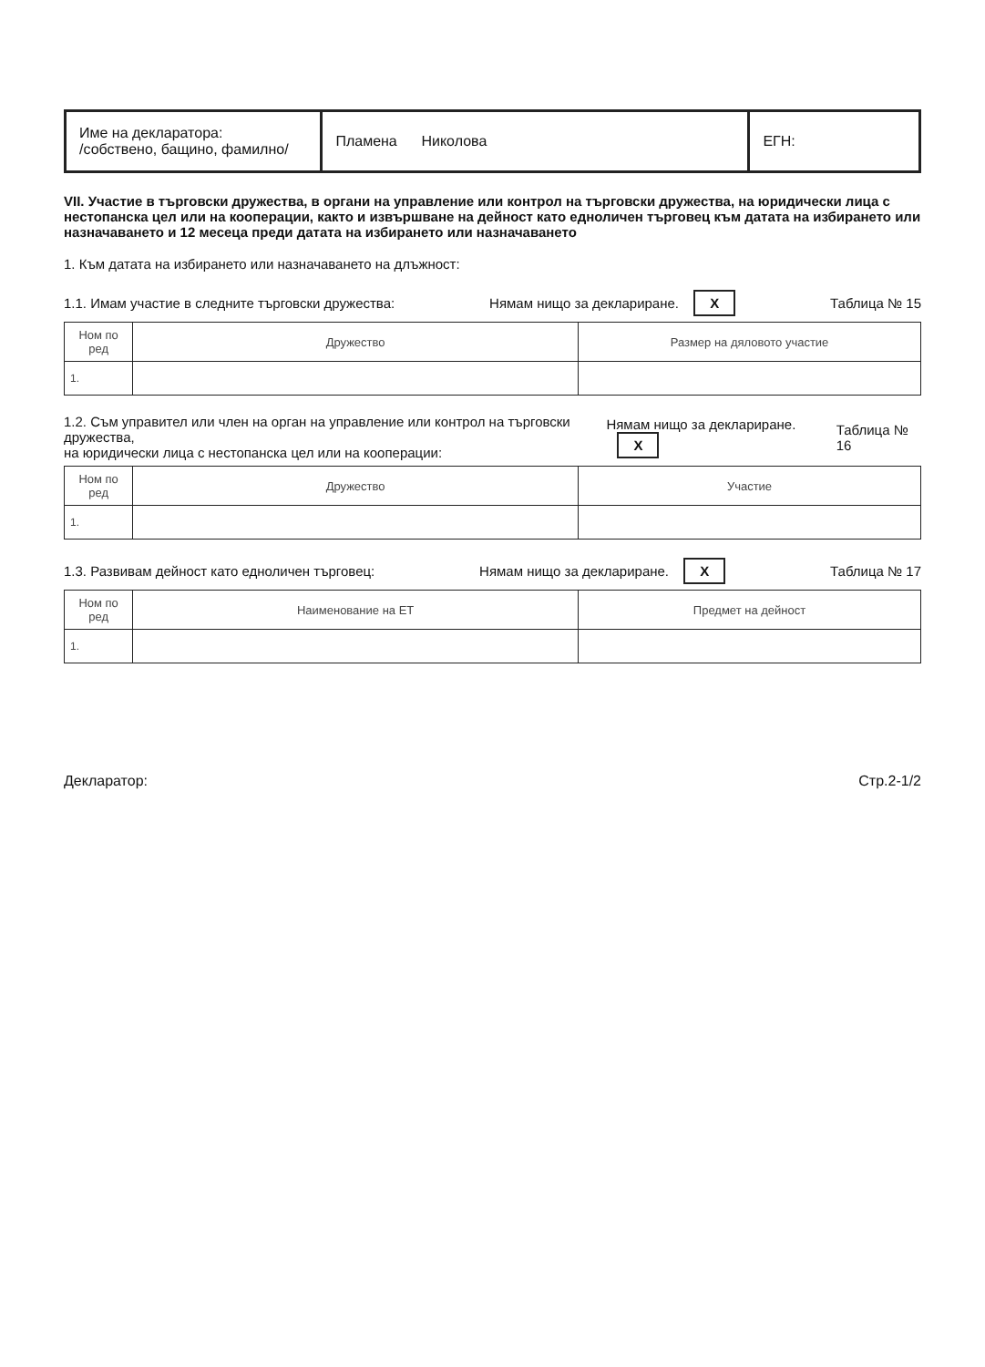| Име на декларатора: /собствено, бащино, фамилно/ | Пламена Николова | ЕГН: |
VII. Участие в търговски дружества, в органи на управление или контрол на търговски дружества, на юридически лица с нестопанска цел или на кооперации, както и извършване на дейност като едноличен търговец към датата на избирането или назначаването и 12 месеца преди датата на избирането или назначаването
1. Към датата на избирането или назначаването на длъжност:
1.1. Имам участие в следните търговски дружества: Нямам нищо за деклариране. X Таблица № 15
| Ном по ред | Дружество | Размер на дяловото участие |
| --- | --- | --- |
| 1. | | |
1.2. Съм управител или член на орган на управление или контрол на търговски дружества,
на юридически лица с нестопанска цел или на кооперации: Нямам нищо за деклариране. X Таблица № 16
| Ном по ред | Дружество | Участие |
| --- | --- | --- |
| 1. | | |
1.3. Развивам дейност като едноличен търговец: Нямам нищо за деклариране. X Таблица № 17
| Ном по ред | Наименование на ЕТ | Предмет на дейност |
| --- | --- | --- |
| 1. | | |
Декларатор: Стр.2-1/2